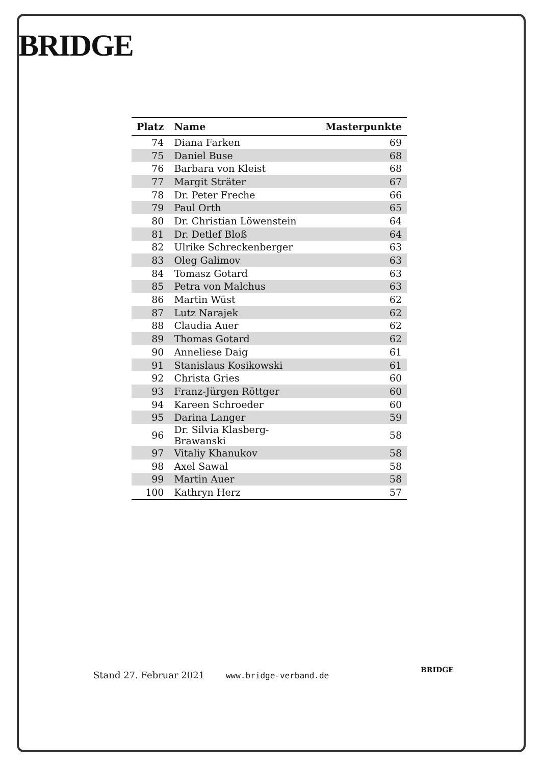BRIDGE
| Platz | Name | Masterpunkte |
| --- | --- | --- |
| 74 | Diana Farken | 69 |
| 75 | Daniel Buse | 68 |
| 76 | Barbara von Kleist | 68 |
| 77 | Margit Sträter | 67 |
| 78 | Dr. Peter Freche | 66 |
| 79 | Paul Orth | 65 |
| 80 | Dr. Christian Löwenstein | 64 |
| 81 | Dr. Detlef Bloß | 64 |
| 82 | Ulrike Schreckenberger | 63 |
| 83 | Oleg Galimov | 63 |
| 84 | Tomasz Gotard | 63 |
| 85 | Petra von Malchus | 63 |
| 86 | Martin Wüst | 62 |
| 87 | Lutz Narajek | 62 |
| 88 | Claudia Auer | 62 |
| 89 | Thomas Gotard | 62 |
| 90 | Anneliese Daig | 61 |
| 91 | Stanislaus Kosikowski | 61 |
| 92 | Christa Gries | 60 |
| 93 | Franz-Jürgen Röttger | 60 |
| 94 | Kareen Schroeder | 60 |
| 95 | Darina Langer | 59 |
| 96 | Dr. Silvia Klasberg-Brawanski | 58 |
| 97 | Vitaliy Khanukov | 58 |
| 98 | Axel Sawal | 58 |
| 99 | Martin Auer | 58 |
| 100 | Kathryn Herz | 57 |
Stand 27. Februar 2021 www.bridge-verband.de
BRIDGE